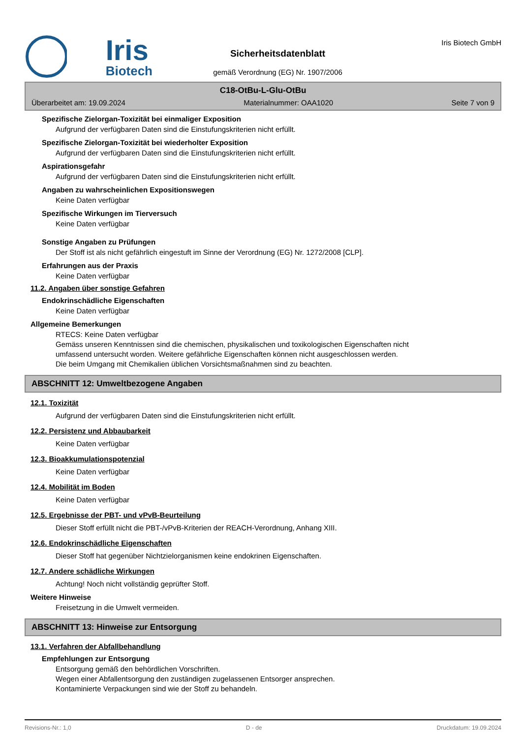Iris
Biotech
Sicherheitsdatenblatt
gemäß Verordnung (EG) Nr. 1907/2006
Iris Biotech GmbH
C18-OtBu-L-Glu-OtBu
Überarbeitet am: 19.09.2024 Materialnummer: OAA1020 Seite 7 von 9
Spezifische Zielorgan-Toxizität bei einmaliger Exposition
Aufgrund der verfügbaren Daten sind die Einstufungskriterien nicht erfüllt.
Spezifische Zielorgan-Toxizität bei wiederholter Exposition
Aufgrund der verfügbaren Daten sind die Einstufungskriterien nicht erfüllt.
Aspirationsgefahr
Aufgrund der verfügbaren Daten sind die Einstufungskriterien nicht erfüllt.
Angaben zu wahrscheinlichen Expositionswegen
Keine Daten verfügbar
Spezifische Wirkungen im Tierversuch
Keine Daten verfügbar
Sonstige Angaben zu Prüfungen
Der Stoff ist als nicht gefährlich eingestuft im Sinne der Verordnung (EG) Nr. 1272/2008 [CLP].
Erfahrungen aus der Praxis
Keine Daten verfügbar
11.2. Angaben über sonstige Gefahren
Endokrinschädliche Eigenschaften
Keine Daten verfügbar
Allgemeine Bemerkungen
RTECS: Keine Daten verfügbar
Gemäss unseren Kenntnissen sind die chemischen, physikalischen und toxikologischen Eigenschaften nicht
umfassend untersucht worden. Weitere gefährliche Eigenschaften können nicht ausgeschlossen werden.
Die beim Umgang mit Chemikalien üblichen Vorsichtsmaßnahmen sind zu beachten.
ABSCHNITT 12: Umweltbezogene Angaben
12.1. Toxizität
Aufgrund der verfügbaren Daten sind die Einstufungskriterien nicht erfüllt.
12.2. Persistenz und Abbaubarkeit
Keine Daten verfügbar
12.3. Bioakkumulationspotenzial
Keine Daten verfügbar
12.4. Mobilität im Boden
Keine Daten verfügbar
12.5. Ergebnisse der PBT- und vPvB-Beurteilung
Dieser Stoff erfüllt nicht die PBT-/vPvB-Kriterien der REACH-Verordnung, Anhang XIII.
12.6. Endokrinschädliche Eigenschaften
Dieser Stoff hat gegenüber Nichtzielorganismen keine endokrinen Eigenschaften.
12.7. Andere schädliche Wirkungen
Achtung! Noch nicht vollständig geprüfter Stoff.
Weitere Hinweise
Freisetzung in die Umwelt vermeiden.
ABSCHNITT 13: Hinweise zur Entsorgung
13.1. Verfahren der Abfallbehandlung
Empfehlungen zur Entsorgung
Entsorgung gemäß den behördlichen Vorschriften.
Wegen einer Abfallentsorgung den zuständigen zugelassenen Entsorger ansprechen.
Kontaminierte Verpackungen sind wie der Stoff zu behandeln.
Revisions-Nr.: 1,0 D - de Druckdatum: 19.09.2024